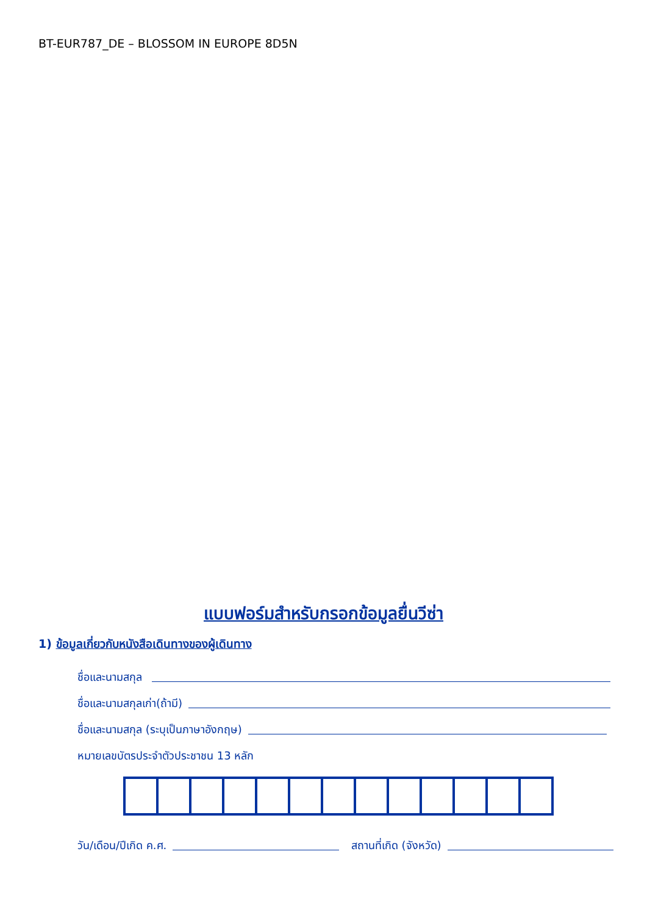BT-EUR787_DE – BLOSSOM IN EUROPE 8D5N
แบบฟอร์มสำหรับกรอกข้อมูลยื่นวีซ่า
1) ข้อมูลเกี่ยวกับหนังสือเดินทางของผู้เดินทาง
ชื่อและนามสกุล
ชื่อและนามสกุลเก่า(ถ้ามี)
ชื่อและนามสกุล (ระบุเป็นภาษาอังกฤษ)
หมายเลขบัตรประจำตัวประชาชน 13 หลัก
วัน/เดือน/ปีเกิด ค.ศ. สถานที่เกิด (จังหวัด)